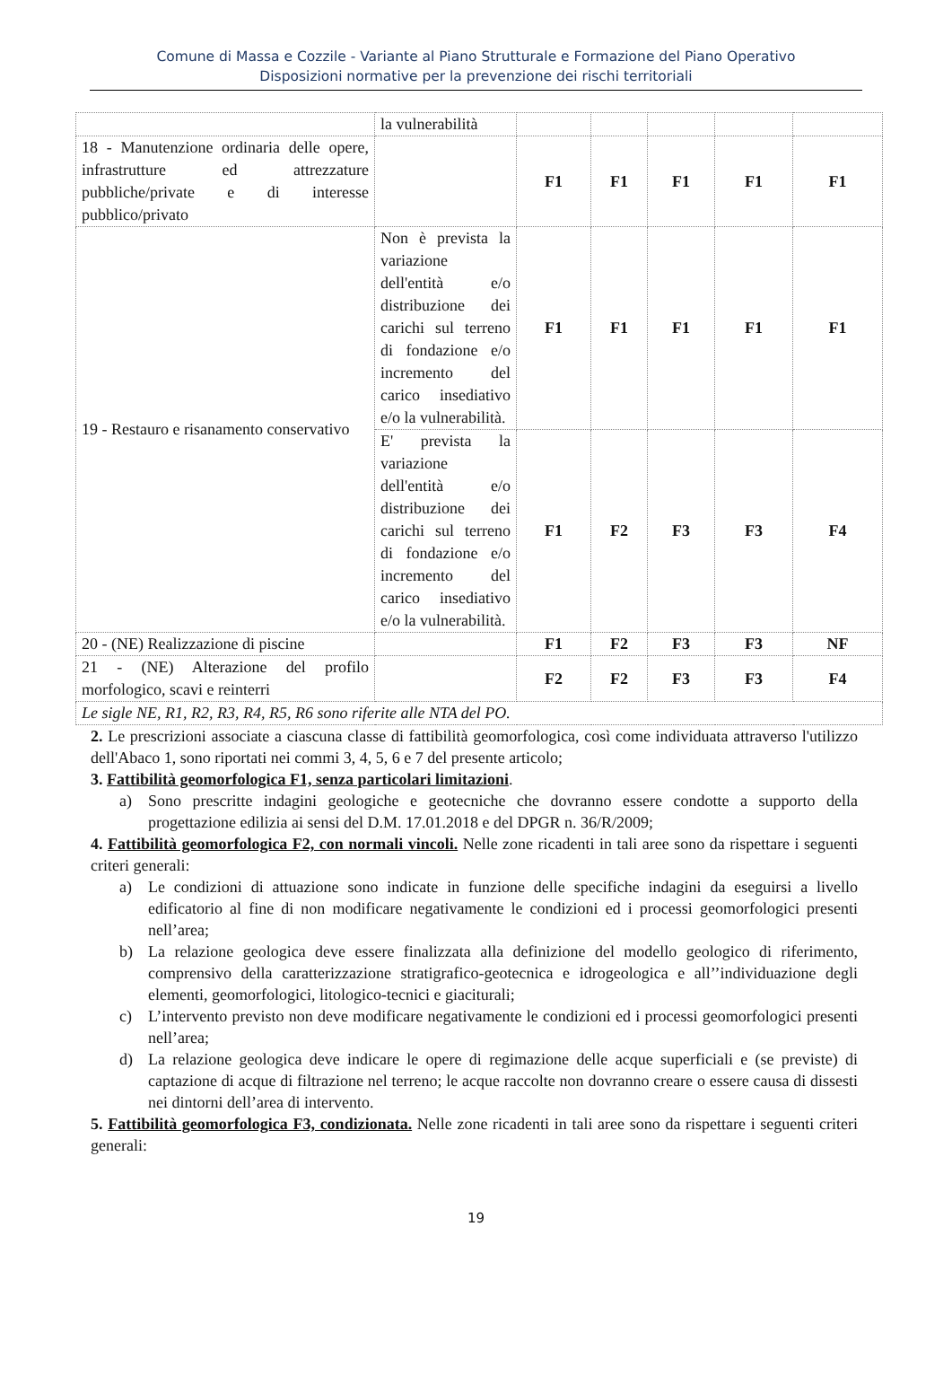Comune di Massa e Cozzile - Variante al Piano Strutturale e Formazione del Piano Operativo
Disposizioni normative per la prevenzione dei rischi territoriali
| | la vulnerabilità | | | | | |
| 18 - Manutenzione ordinaria delle opere, infrastrutture ed attrezzature pubbliche/private e di interesse pubblico/privato | | F1 | F1 | F1 | F1 | F1 |
| 19 - Restauro e risanamento conservativo | Non è prevista la variazione dell'entità e/o distribuzione dei carichi sul terreno di fondazione e/o incremento del carico insediativo e/o la vulnerabilità. | F1 | F1 | F1 | F1 | F1 |
| | E' prevista la variazione dell'entità e/o distribuzione dei carichi sul terreno di fondazione e/o incremento del carico insediativo e/o la vulnerabilità. | F1 | F2 | F3 | F3 | F4 |
| 20 - (NE) Realizzazione di piscine | | F1 | F2 | F3 | F3 | NF |
| 21 - (NE) Alterazione del profilo morfologico, scavi e reinterri | | F2 | F2 | F3 | F3 | F4 |
| Le sigle NE, R1, R2, R3, R4, R5, R6 sono riferite alle NTA del PO. | | | | | | |
2. Le prescrizioni associate a ciascuna classe di fattibilità geomorfologica, così come individuata attraverso l'utilizzo dell'Abaco 1, sono riportati nei commi 3, 4, 5, 6 e 7 del presente articolo;
3. Fattibilità geomorfologica F1, senza particolari limitazioni.
a) Sono prescritte indagini geologiche e geotecniche che dovranno essere condotte a supporto della progettazione edilizia ai sensi del D.M. 17.01.2018 e del DPGR n. 36/R/2009;
4. Fattibilità geomorfologica F2, con normali vincoli. Nelle zone ricadenti in tali aree sono da rispettare i seguenti criteri generali:
a) Le condizioni di attuazione sono indicate in funzione delle specifiche indagini da eseguirsi a livello edificatorio al fine di non modificare negativamente le condizioni ed i processi geomorfologici presenti nell’area;
b) La relazione geologica deve essere finalizzata alla definizione del modello geologico di riferimento, comprensivo della caratterizzazione stratigrafico-geotecnica e idrogeologica e all’’individuazione degli elementi, geomorfologici, litologico-tecnici e giaciturali;
c) L’intervento previsto non deve modificare negativamente le condizioni ed i processi geomorfologici presenti nell’area;
d) La relazione geologica deve indicare le opere di regimazione delle acque superficiali e (se previste) di captazione di acque di filtrazione nel terreno; le acque raccolte non dovranno creare o essere causa di dissesti nei dintorni dell’area di intervento.
5. Fattibilità geomorfologica F3, condizionata. Nelle zone ricadenti in tali aree sono da rispettare i seguenti criteri generali:
19